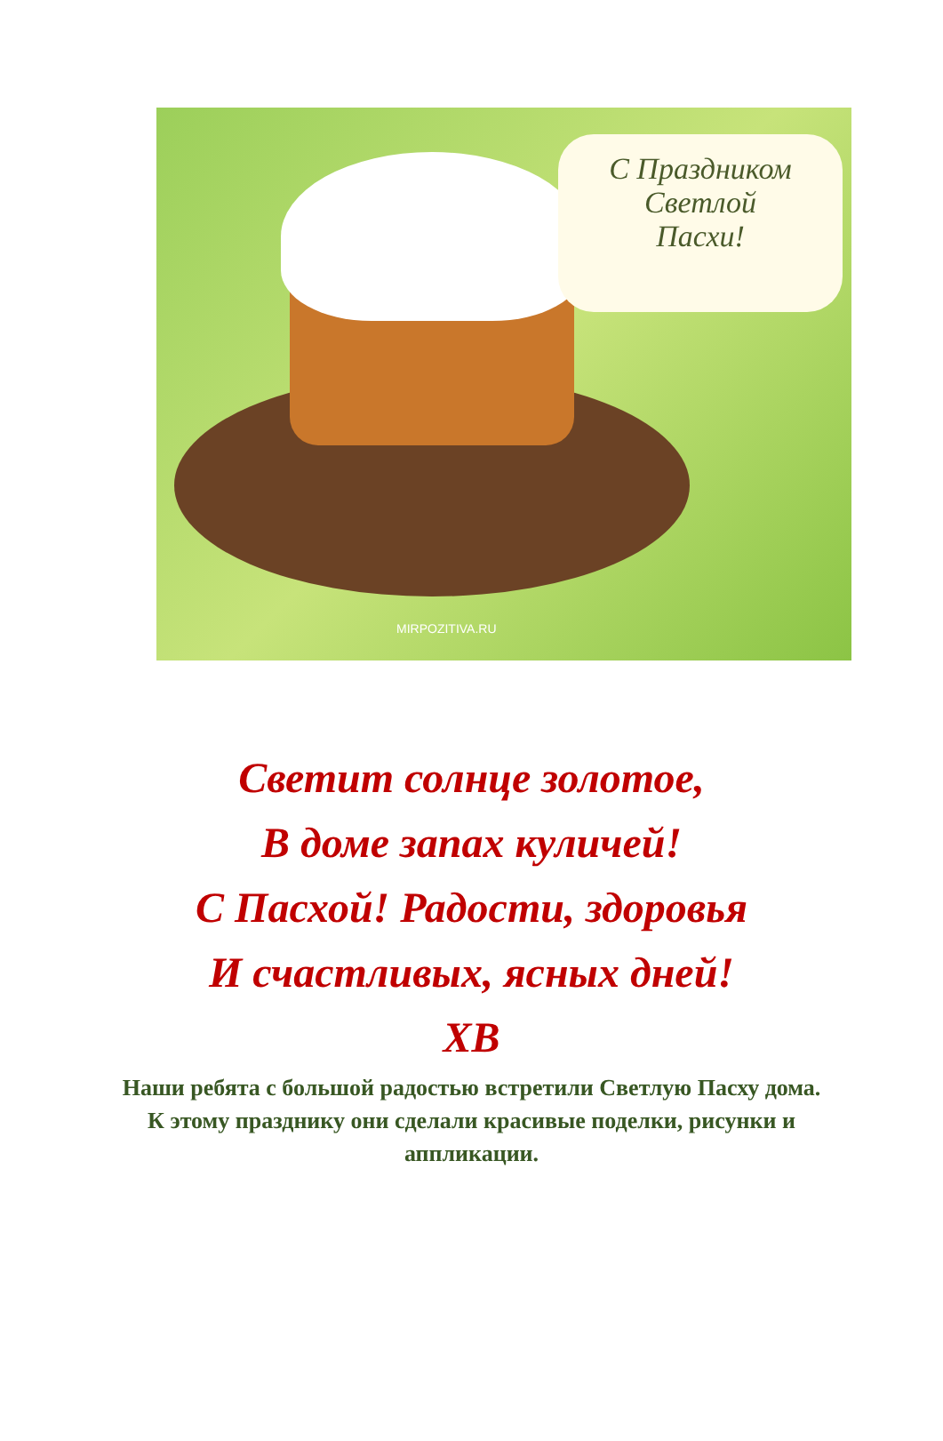С Праздником
Светлой
Пасхи!
MIRPOZITIVA.RU
Светит солнце золотое,
В доме запах куличей!
С Пасхой! Радости, здоровья
И счастливых, ясных дней!
ХВ
Наши ребята с большой радостью встретили Светлую Пасху дома. К этому празднику они сделали красивые поделки, рисунки и аппликации.